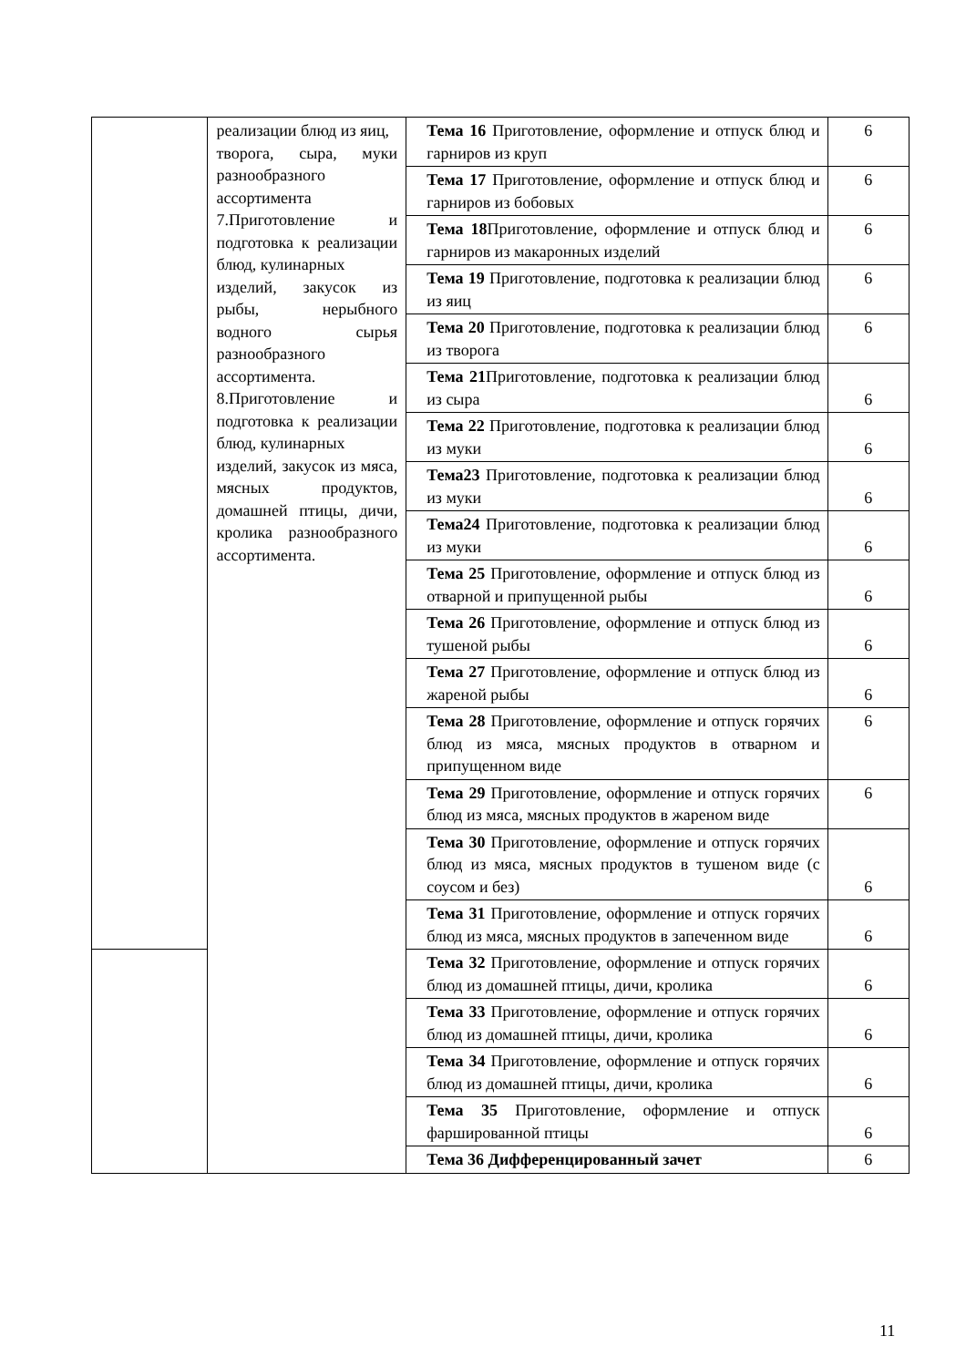| | реализации блюд из яиц, творога, сыра, муки разнообразного ассортимента 7.Приготовление и подготовка к реализации блюд, кулинарных изделий, закусок из рыбы, нерыбного водного сырья разнообразного ассортимента. 8.Приготовление и подготовка к реализации блюд, кулинарных изделий, закусок из мяса, мясных продуктов, домашней птицы, дичи, кролика разнообразного ассортимента. | Тема 16 Приготовление, оформление и отпуск блюд и гарниров из круп | 6 |
| | | Тема 17 Приготовление, оформление и отпуск блюд и гарниров из бобовых | 6 |
| | | Тема 18 Приготовление, оформление и отпуск блюд и гарниров из макаронных изделий | 6 |
| | | Тема 19 Приготовление, подготовка к реализации блюд из яиц | 6 |
| | | Тема 20 Приготовление, подготовка к реализации блюд из творога | 6 |
| | | Тема 21 Приготовление, подготовка к реализации блюд из сыра | 6 |
| | | Тема 22 Приготовление, подготовка к реализации блюд из муки | 6 |
| | | Тема23 Приготовление, подготовка к реализации блюд из муки | 6 |
| | | Тема24 Приготовление, подготовка к реализации блюд из муки | 6 |
| | | Тема 25 Приготовление, оформление и отпуск блюд из отварной и припущенной рыбы | 6 |
| | | Тема 26 Приготовление, оформление и отпуск блюд из тушеной рыбы | 6 |
| | | Тема 27 Приготовление, оформление и отпуск блюд из жареной рыбы | 6 |
| | | Тема 28 Приготовление, оформление и отпуск горячих блюд из мяса, мясных продуктов в отварном и припущенном виде | 6 |
| | | Тема 29 Приготовление, оформление и отпуск горячих блюд из мяса, мясных продуктов в жареном виде | 6 |
| | | Тема 30 Приготовление, оформление и отпуск горячих блюд из мяса, мясных продуктов в тушеном виде (с соусом и без) | 6 |
| | | Тема 31 Приготовление, оформление и отпуск горячих блюд из мяса, мясных продуктов в запеченном виде | 6 |
| | | Тема 32 Приготовление, оформление и отпуск горячих блюд из домашней птицы, дичи, кролика | 6 |
| | | Тема 33 Приготовление, оформление и отпуск горячих блюд из домашней птицы, дичи, кролика | 6 |
| | | Тема 34 Приготовление, оформление и отпуск горячих блюд из домашней птицы, дичи, кролика | 6 |
| | | Тема 35 Приготовление, оформление и отпуск фаршированной птицы | 6 |
| | | Тема 36 Дифференцированный зачет | 6 |
11